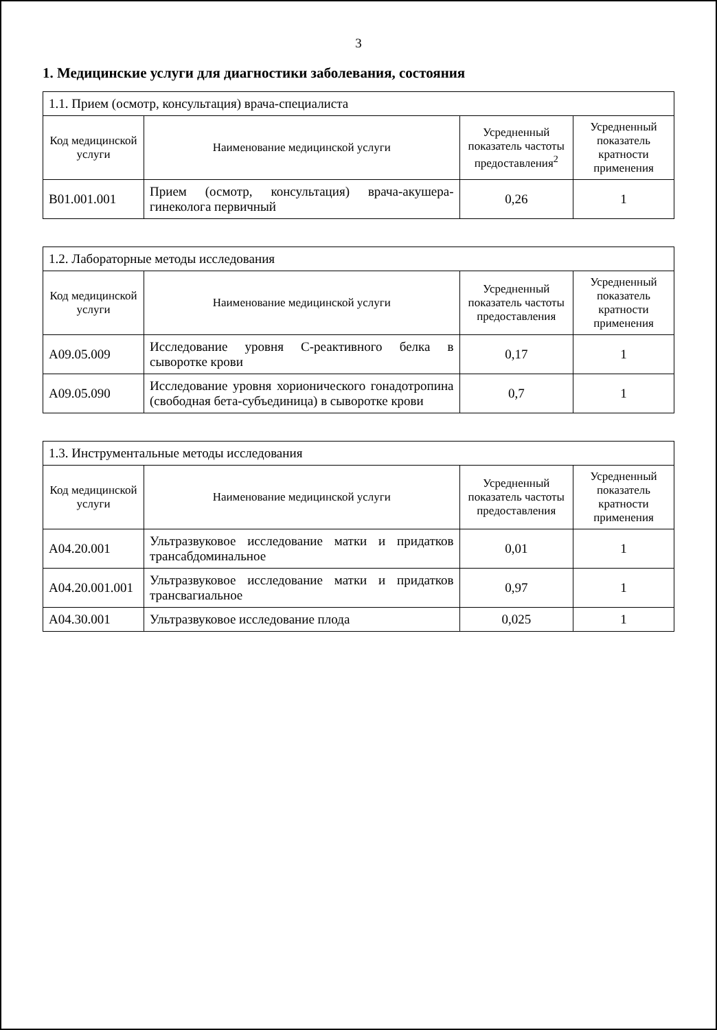3
1. Медицинские услуги для диагностики заболевания, состояния
| 1.1. Прием (осмотр, консультация) врача-специалиста | | | |
| Код медицинской услуги | Наименование медицинской услуги | Усредненный показатель частоты предоставления<sup>2</sup> | Усредненный показатель кратности применения |
| B01.001.001 | Прием (осмотр, консультация) врача-акушера-гинеколога первичный | 0,26 | 1 |
| 1.2. Лабораторные методы исследования | | | |
| Код медицинской услуги | Наименование медицинской услуги | Усредненный показатель частоты предоставления | Усредненный показатель кратности применения |
| A09.05.009 | Исследование уровня С-реактивного белка в сыворотке крови | 0,17 | 1 |
| A09.05.090 | Исследование уровня хорионического гонадотропина (свободная бета-субъединица) в сыворотке крови | 0,7 | 1 |
| 1.3. Инструментальные методы исследования | | | |
| Код медицинской услуги | Наименование медицинской услуги | Усредненный показатель частоты предоставления | Усредненный показатель кратности применения |
| A04.20.001 | Ультразвуковое исследование матки и придатков трансабдоминальное | 0,01 | 1 |
| A04.20.001.001 | Ультразвуковое исследование матки и придатков трансвагиальное | 0,97 | 1 |
| A04.30.001 | Ультразвуковое исследование плода | 0,025 | 1 |